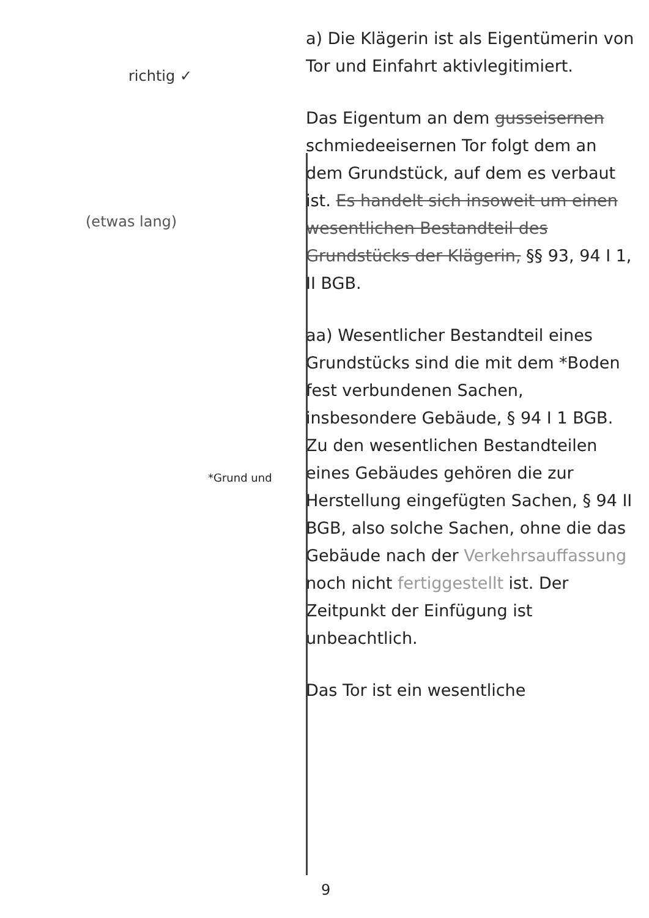richtig ✓
(etwas lang)
a) Die Klägerin ist als Eigentümerin von Tor und Einfahrt aktivlegitimiert.
Das Eigentum an dem gusseisernen schmiedeeisernen Tor folgt dem an dem Grundstück, auf dem es verbaut ist. Es handelt sich insoweit um einen wesentlichen Bestandteil des Grundstücks der Klägerin, §§ 93, 94 I 1, II BGB.
aa) Wesentlicher Bestandteil eines Grundstücks sind die mit dem *Boden fest verbundenen Sachen, insbesondere Gebäude, § 94 I 1 BGB. Zu den wesentlichen Bestandteilen eines Gebäudes gehören die zur Herstellung eingefügten Sachen, § 94 II BGB, also solche Sachen, ohne die das Gebäude nach der Verkehrsauffassung noch nicht fertiggestellt ist. Der Zeitpunkt der Einfügung ist unbeachtlich.
Das Tor ist ein wesentliche
*Grund und
9